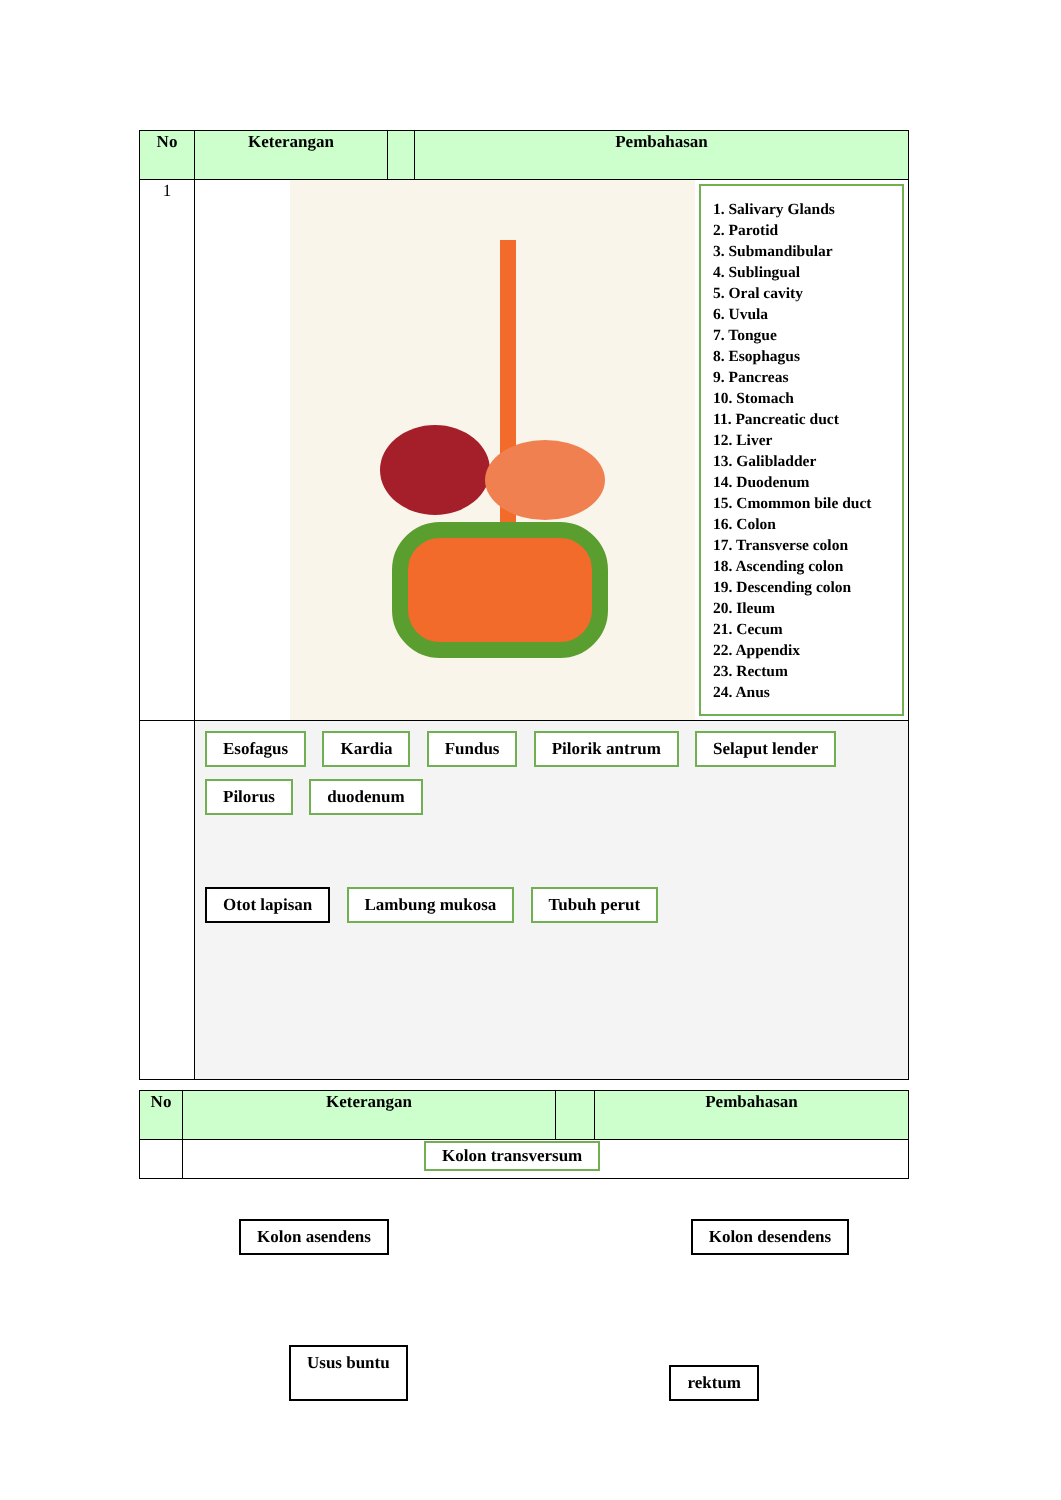| No | Keterangan | | Pembahasan |
| --- | --- | --- | --- |
| 1 | 1. Salivary Glands 2. Parotid 3. Submandibular 4. Sublingual 5. Oral cavity 6. Uvula 7. Tongue 8. Esophagus 9. Pancreas 10. Stomach 11. Pancreatic duct 12. Liver 13. Galibladder 14. Duodenum 15. Cmommon bile duct 16. Colon 17. Transverse colon 18. Ascending colon 19. Descending colon 20. Ileum 21. Cecum 22. Appendix 23. Rectum 24. Anus | | |
| | Esofagus Kardia Fundus Pilorik antrum Selaput lender Pilorus duodenum Otot lapisan Lambung mukosa Tubuh perut | | |
| No | Keterangan | | Pembahasan |
| --- | --- | --- | --- |
| | Kolon transversum | | |
Kolon asendens Kolon desendens
Usus buntu rektum